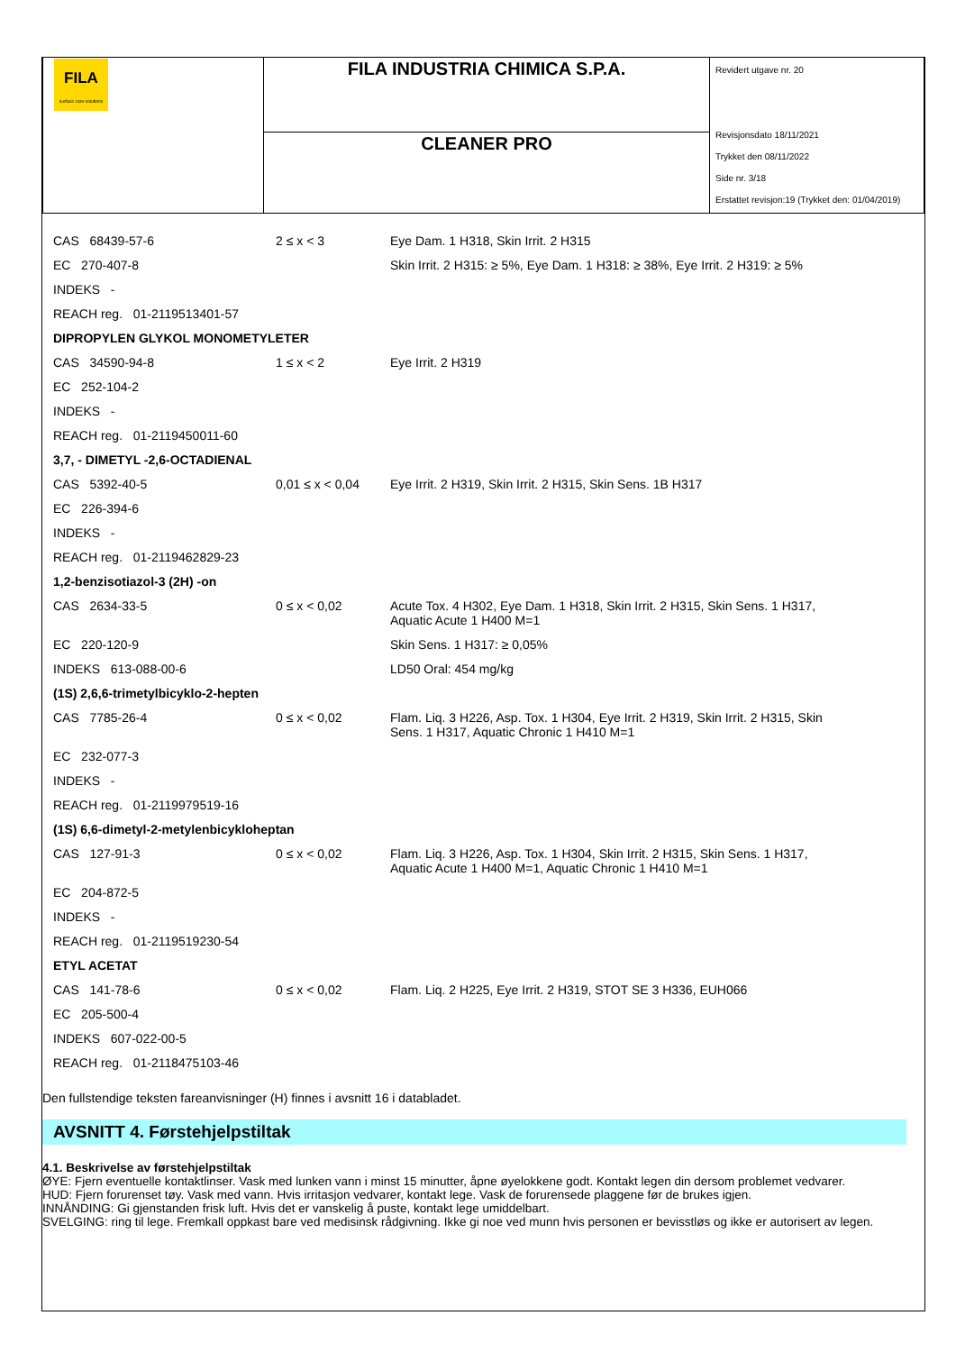| FILA surface care solutions | FILA INDUSTRIA CHIMICA S.P.A. | Revidert utgave nr. 20 Revisjonsdato 18/11/2021 Trykket den 08/11/2022 Side nr. 3/18 Erstattet revisjon:19 (Trykket den: 01/04/2019) |
| | CLEANER PRO | |
| CAS 68439-57-6 | 2 ≤ x < 3 | Eye Dam. 1 H318, Skin Irrit. 2 H315 |
| EC 270-407-8 | | Skin Irrit. 2 H315: ≥ 5%, Eye Dam. 1 H318: ≥ 38%, Eye Irrit. 2 H319: ≥ 5% |
| INDEKS - | | |
| REACH reg. 01-2119513401-57 | | |
| DIPROPYLEN GLYKOL MONOMETYLETER | | |
| CAS 34590-94-8 | 1 ≤ x < 2 | Eye Irrit. 2 H319 |
| EC 252-104-2 | | |
| INDEKS - | | |
| REACH reg. 01-2119450011-60 | | |
| 3,7, - DIMETYL -2,6-OCTADIENAL | | |
| CAS 5392-40-5 | 0,01 ≤ x < 0,04 | Eye Irrit. 2 H319, Skin Irrit. 2 H315, Skin Sens. 1B H317 |
| EC 226-394-6 | | |
| INDEKS - | | |
| REACH reg. 01-2119462829-23 | | |
| 1,2-benzisotiazol-3 (2H) -on | | |
| CAS 2634-33-5 | 0 ≤ x < 0,02 | Acute Tox. 4 H302, Eye Dam. 1 H318, Skin Irrit. 2 H315, Skin Sens. 1 H317, Aquatic Acute 1 H400 M=1 |
| EC 220-120-9 | | Skin Sens. 1 H317: ≥ 0,05% |
| INDEKS 613-088-00-6 | | LD50 Oral: 454 mg/kg |
| (1S) 2,6,6-trimetylbicyklo-2-hepten | | |
| CAS 7785-26-4 | 0 ≤ x < 0,02 | Flam. Liq. 3 H226, Asp. Tox. 1 H304, Eye Irrit. 2 H319, Skin Irrit. 2 H315, Skin Sens. 1 H317, Aquatic Chronic 1 H410 M=1 |
| EC 232-077-3 | | |
| INDEKS - | | |
| REACH reg. 01-2119979519-16 | | |
| (1S) 6,6-dimetyl-2-metylenbicykloheptan | | |
| CAS 127-91-3 | 0 ≤ x < 0,02 | Flam. Liq. 3 H226, Asp. Tox. 1 H304, Skin Irrit. 2 H315, Skin Sens. 1 H317, Aquatic Acute 1 H400 M=1, Aquatic Chronic 1 H410 M=1 |
| EC 204-872-5 | | |
| INDEKS - | | |
| REACH reg. 01-2119519230-54 | | |
| ETYL ACETAT | | |
| CAS 141-78-6 | 0 ≤ x < 0,02 | Flam. Liq. 2 H225, Eye Irrit. 2 H319, STOT SE 3 H336, EUH066 |
| EC 205-500-4 | | |
| INDEKS 607-022-00-5 | | |
| REACH reg. 01-2118475103-46 | | |
Den fullstendige teksten fareanvisninger (H) finnes i avsnitt 16 i databladet.
AVSNITT 4. Førstehjelpstiltak
4.1. Beskrivelse av førstehjelpstiltak
ØYE: Fjern eventuelle kontaktlinser. Vask med lunken vann i minst 15 minutter, åpne øyelokkene godt. Kontakt legen din dersom problemet vedvarer.
HUD: Fjern forurenset tøy. Vask med vann. Hvis irritasjon vedvarer, kontakt lege. Vask de forurensede plaggene før de brukes igjen.
INNÅNDING: Gi gjenstanden frisk luft. Hvis det er vanskelig å puste, kontakt lege umiddelbart.
SVELGING: ring til lege. Fremkall oppkast bare ved medisinsk rådgivning. Ikke gi noe ved munn hvis personen er bevisstløs og ikke er autorisert av legen.